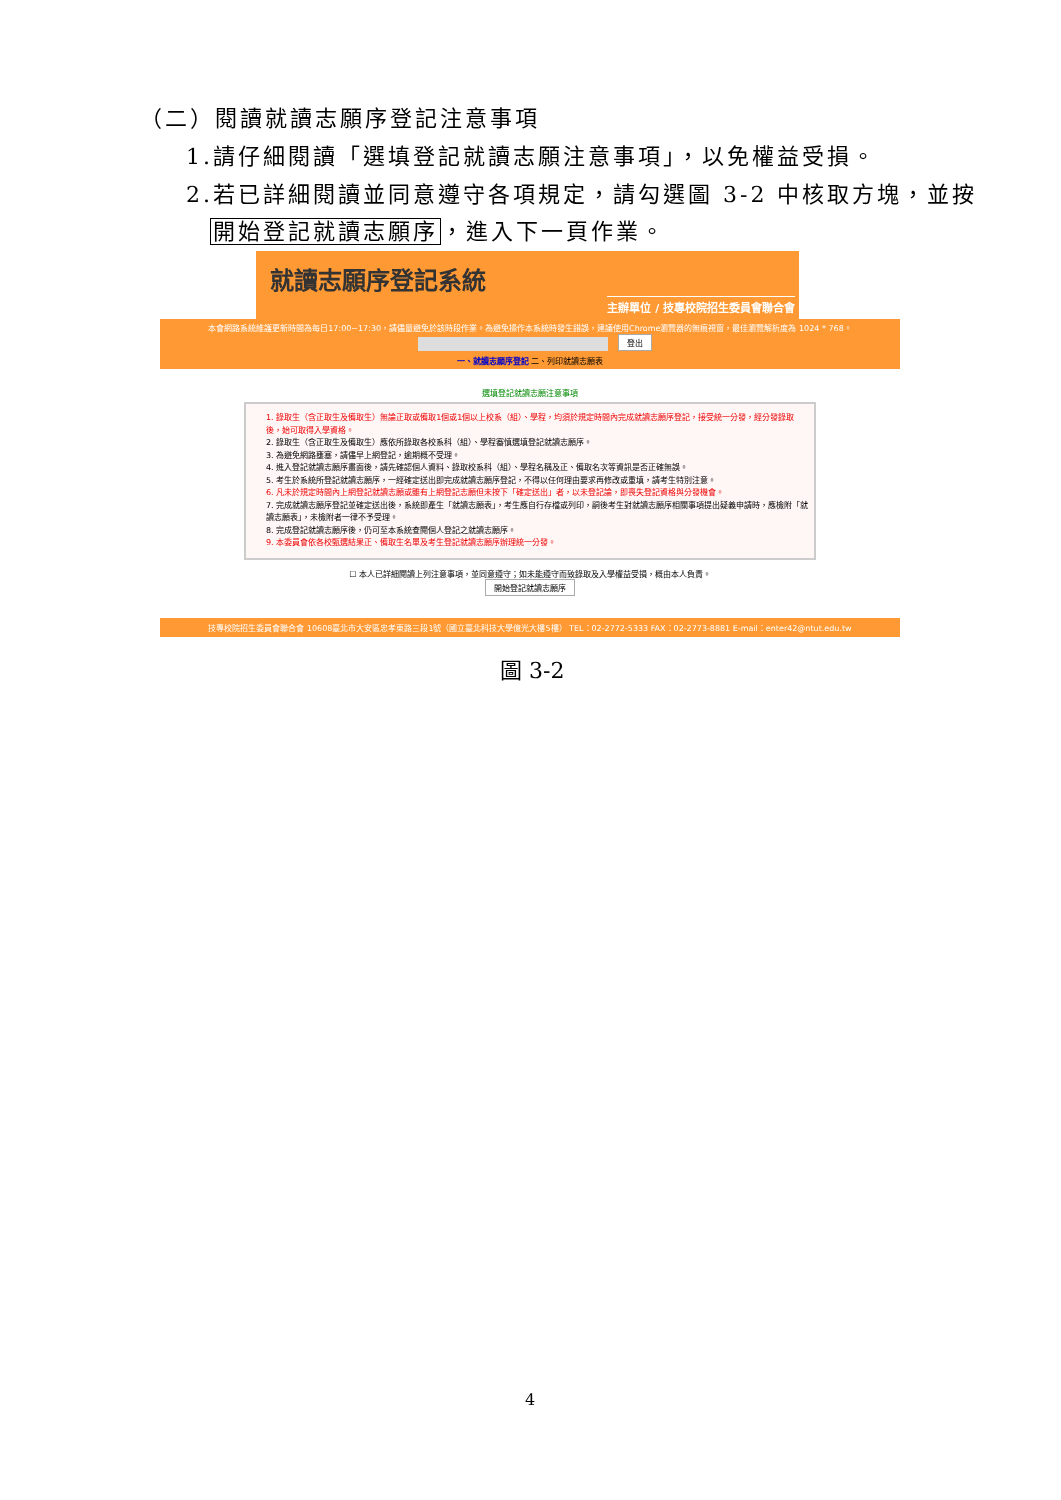（二）閱讀就讀志願序登記注意事項
1.請仔細閱讀「選填登記就讀志願注意事項」，以免權益受損。
2.若已詳細閱讀並同意遵守各項規定，請勾選圖 3-2 中核取方塊，並按
開始登記就讀志願序，進入下一頁作業。
就讀志願序登記系統
主辦單位 / 技專校院招生委員會聯合會
本會網路系統維護更新時間為每日17:00~17:30，請儘量避免於該時段作業。為避免操作本系統時發生錯誤，建議使用Chrome瀏覽器的無痕視窗，最佳瀏覽解析度為 1024 * 768。
登出
一、就讀志願序登記 二、列印就讀志願表
選填登記就讀志願注意事項
1. 錄取生（含正取生及備取生）無論正取或備取1個或1個以上校系（組）、學程，均須於規定時間內完成就讀志願序登記，接受統一分發，經分發錄取後，始可取得入學資格。
2. 錄取生（含正取生及備取生）應依所錄取各校系科（組）、學程審慎選填登記就讀志願序。
3. 為避免網路壅塞，請儘早上網登記，逾期概不受理。
4. 進入登記就讀志願序畫面後，請先確認個人資料、錄取校系科（組）、學程名稱及正、備取名次等資訊是否正確無誤。
5. 考生於系統所登記就讀志願序，一經確定送出即完成就讀志願序登記，不得以任何理由要求再修改或重填，請考生特別注意。
6. 凡未於規定時間內上網登記就讀志願或雖有上網登記志願但未按下「確定送出」者，以未登記論，即喪失登記資格與分發機會。
7. 完成就讀志願序登記並確定送出後，系統即產生「就讀志願表」，考生應自行存檔或列印，嗣後考生對就讀志願序相關事項提出疑義申請時，應檢附「就讀志願表」，未檢附者一律不予受理。
8. 完成登記就讀志願序後，仍可至本系統查閱個人登記之就讀志願序。
9. 本委員會依各校甄選結果正、備取生名單及考生登記就讀志願序辦理統一分發。
☐ 本人已詳細閱讀上列注意事項，並同意遵守；如未能遵守而致錄取及入學權益受損，概由本人負責。
開始登記就讀志願序
技專校院招生委員會聯合會 10608臺北市大安區忠孝東路三段1號（國立臺北科技大學億光大樓5樓） TEL：02-2772-5333 FAX：02-2773-8881 E-mail：enter42@ntut.edu.tw
圖 3-2
4